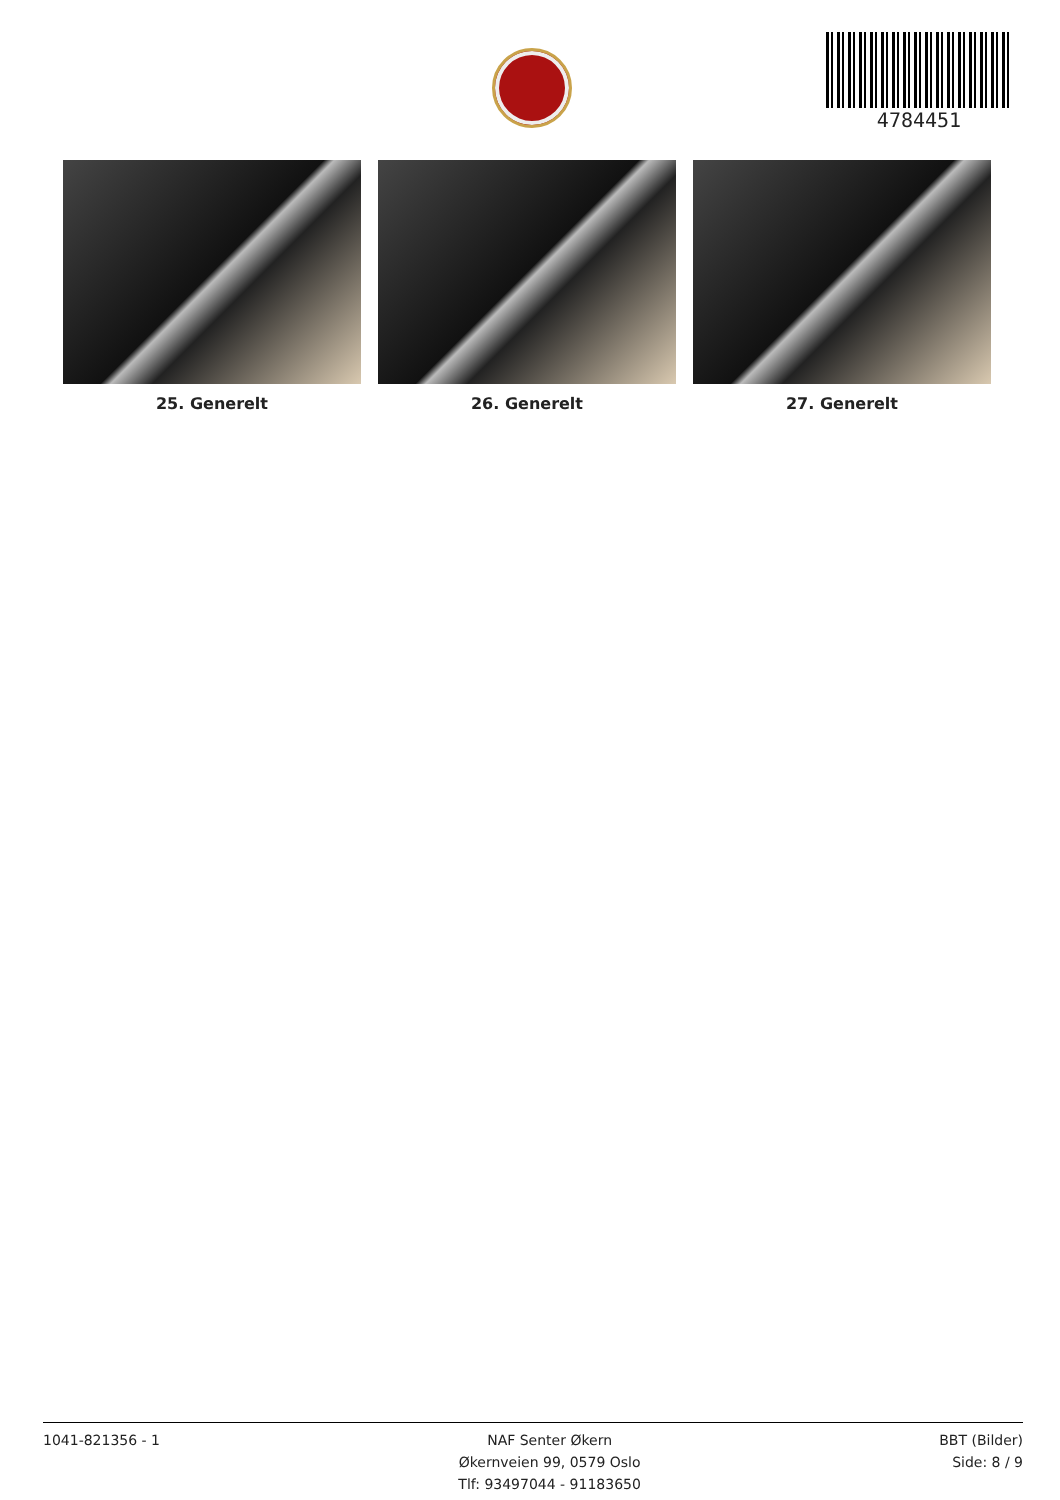4784451
25. Generelt 26. Generelt 27. Generelt
1041-821356 - 1 NAF Senter Økern
Økernveien 99, 0579 Oslo
Tlf: 93497044 - 91183650
BBT (Bilder)
Side: 8 / 9